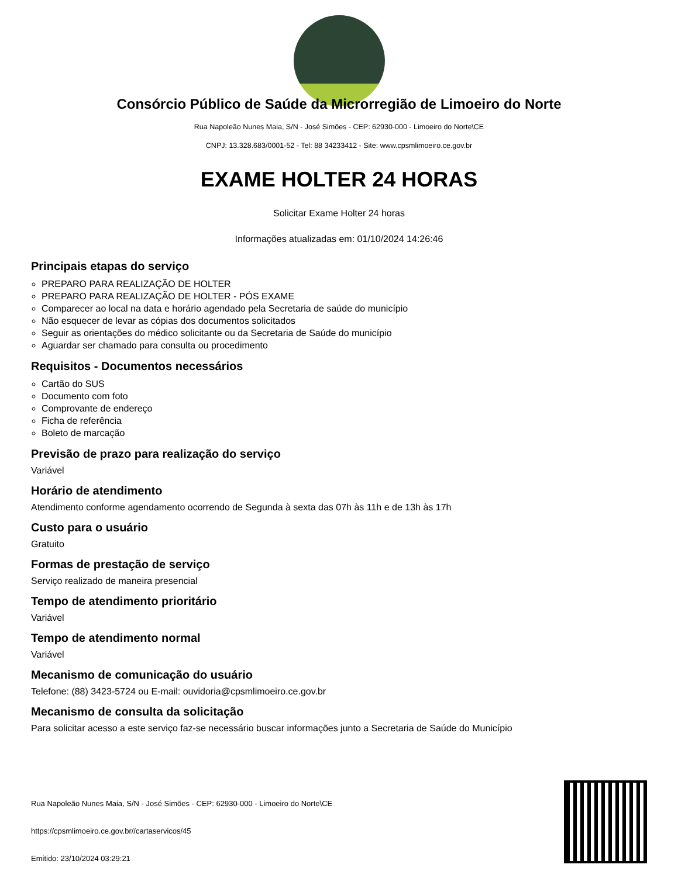Consórcio Público de Saúde da Microrregião de Limoeiro do Norte
Rua Napoleão Nunes Maia, S/N - José Simões - CEP: 62930-000 - Limoeiro do Norte\CE
CNPJ: 13.328.683/0001-52 - Tel: 88 34233412 - Site: www.cpsmlimoeiro.ce.gov.br
EXAME HOLTER 24 HORAS
Solicitar Exame Holter 24 horas
Informações atualizadas em: 01/10/2024 14:26:46
Principais etapas do serviço
PREPARO PARA REALIZAÇÃO DE HOLTER
PREPARO PARA REALIZAÇÃO DE HOLTER - PÓS EXAME
Comparecer ao local na data e horário agendado pela Secretaria de saúde do município
Não esquecer de levar as cópias dos documentos solicitados
Seguir as orientações do médico solicitante ou da Secretaria de Saúde do município
Aguardar ser chamado para consulta ou procedimento
Requisitos - Documentos necessários
Cartão do SUS
Documento com foto
Comprovante de endereço
Ficha de referência
Boleto de marcação
Previsão de prazo para realização do serviço
Variável
Horário de atendimento
Atendimento conforme agendamento ocorrendo de Segunda à sexta das 07h às 11h e de 13h às 17h
Custo para o usuário
Gratuito
Formas de prestação de serviço
Serviço realizado de maneira presencial
Tempo de atendimento prioritário
Variável
Tempo de atendimento normal
Variável
Mecanismo de comunicação do usuário
Telefone: (88) 3423-5724 ou E-mail: ouvidoria@cpsmlimoeiro.ce.gov.br
Mecanismo de consulta da solicitação
Para solicitar acesso a este serviço faz-se necessário buscar informações junto a Secretaria de Saúde do Município
Rua Napoleão Nunes Maia, S/N - José Simões - CEP: 62930-000 - Limoeiro do Norte\CE
https://cpsmlimoeiro.ce.gov.br//cartaservicos/45
Emitido: 23/10/2024 03:29:21